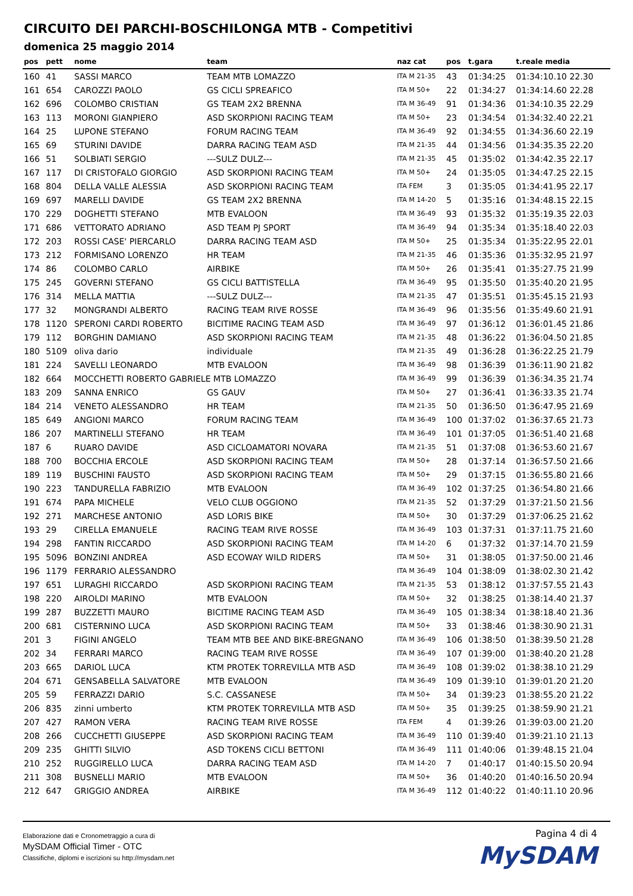CIRCUITO DEI PARCHI-BOSCHILONGA MTB - Competitivi
domenica 25 maggio 2014
| pos | pett | nome | team | naz cat | pos | t.gara | t.reale media |
| --- | --- | --- | --- | --- | --- | --- | --- |
| 160 | 41 | SASSI MARCO | TEAM MTB LOMAZZO | ITA M 21-35 | 43 | 01:34:25 | 01:34:10.10 22.30 |
| 161 | 654 | CAROZZI PAOLO | GS CICLI SPREAFICO | ITA M 50+ | 22 | 01:34:27 | 01:34:14.60 22.28 |
| 162 | 696 | COLOMBO CRISTIAN | GS TEAM 2X2 BRENNA | ITA M 36-49 | 91 | 01:34:36 | 01:34:10.35 22.29 |
| 163 | 113 | MORONI GIANPIERO | ASD SKORPIONI RACING TEAM | ITA M 50+ | 23 | 01:34:54 | 01:34:32.40 22.21 |
| 164 | 25 | LUPONE STEFANO | FORUM RACING TEAM | ITA M 36-49 | 92 | 01:34:55 | 01:34:36.60 22.19 |
| 165 | 69 | STURINI DAVIDE | DARRA RACING TEAM ASD | ITA M 21-35 | 44 | 01:34:56 | 01:34:35.35 22.20 |
| 166 | 51 | SOLBIATI SERGIO | ---SULZ DULZ--- | ITA M 21-35 | 45 | 01:35:02 | 01:34:42.35 22.17 |
| 167 | 117 | DI CRISTOFALO GIORGIO | ASD SKORPIONI RACING TEAM | ITA M 50+ | 24 | 01:35:05 | 01:34:47.25 22.15 |
| 168 | 804 | DELLA VALLE ALESSIA | ASD SKORPIONI RACING TEAM | ITA FEM | 3 | 01:35:05 | 01:34:41.95 22.17 |
| 169 | 697 | MARELLI DAVIDE | GS TEAM 2X2 BRENNA | ITA M 14-20 | 5 | 01:35:16 | 01:34:48.15 22.15 |
| 170 | 229 | DOGHETTI STEFANO | MTB EVALOON | ITA M 36-49 | 93 | 01:35:32 | 01:35:19.35 22.03 |
| 171 | 686 | VETTORATO ADRIANO | ASD TEAM PJ SPORT | ITA M 36-49 | 94 | 01:35:34 | 01:35:18.40 22.03 |
| 172 | 203 | ROSSI CASE' PIERCARLO | DARRA RACING TEAM ASD | ITA M 50+ | 25 | 01:35:34 | 01:35:22.95 22.01 |
| 173 | 212 | FORMISANO LORENZO | HR TEAM | ITA M 21-35 | 46 | 01:35:36 | 01:35:32.95 21.97 |
| 174 | 86 | COLOMBO CARLO | AIRBIKE | ITA M 50+ | 26 | 01:35:41 | 01:35:27.75 21.99 |
| 175 | 245 | GOVERNI STEFANO | GS CICLI BATTISTELLA | ITA M 36-49 | 95 | 01:35:50 | 01:35:40.20 21.95 |
| 176 | 314 | MELLA MATTIA | ---SULZ DULZ--- | ITA M 21-35 | 47 | 01:35:51 | 01:35:45.15 21.93 |
| 177 | 32 | MONGRANDI ALBERTO | RACING TEAM RIVE ROSSE | ITA M 36-49 | 96 | 01:35:56 | 01:35:49.60 21.91 |
| 178 | 1120 | SPERONI CARDI ROBERTO | BICITIME RACING TEAM ASD | ITA M 36-49 | 97 | 01:36:12 | 01:36:01.45 21.86 |
| 179 | 112 | BORGHIN DAMIANO | ASD SKORPIONI RACING TEAM | ITA M 21-35 | 48 | 01:36:22 | 01:36:04.50 21.85 |
| 180 | 5109 | oliva dario | individuale | ITA M 21-35 | 49 | 01:36:28 | 01:36:22.25 21.79 |
| 181 | 224 | SAVELLI LEONARDO | MTB EVALOON | ITA M 36-49 | 98 | 01:36:39 | 01:36:11.90 21.82 |
| 182 | 664 | MOCCHETTI ROBERTO GABRIELE MTB LOMAZZO | | ITA M 36-49 | 99 | 01:36:39 | 01:36:34.35 21.74 |
| 183 | 209 | SANNA ENRICO | GS GAUV | ITA M 50+ | 27 | 01:36:41 | 01:36:33.35 21.74 |
| 184 | 214 | VENETO ALESSANDRO | HR TEAM | ITA M 21-35 | 50 | 01:36:50 | 01:36:47.95 21.69 |
| 185 | 649 | ANGIONI MARCO | FORUM RACING TEAM | ITA M 36-49 | 100 | 01:37:02 | 01:36:37.65 21.73 |
| 186 | 207 | MARTINELLI STEFANO | HR TEAM | ITA M 36-49 | 101 | 01:37:05 | 01:36:51.40 21.68 |
| 187 | 6 | RUARO DAVIDE | ASD CICLOAMATORI NOVARA | ITA M 21-35 | 51 | 01:37:08 | 01:36:53.60 21.67 |
| 188 | 700 | BOCCHIA ERCOLE | ASD SKORPIONI RACING TEAM | ITA M 50+ | 28 | 01:37:14 | 01:36:57.50 21.66 |
| 189 | 119 | BUSCHINI FAUSTO | ASD SKORPIONI RACING TEAM | ITA M 50+ | 29 | 01:37:15 | 01:36:55.80 21.66 |
| 190 | 223 | TANDURELLA FABRIZIO | MTB EVALOON | ITA M 36-49 | 102 | 01:37:25 | 01:36:54.80 21.66 |
| 191 | 674 | PAPA MICHELE | VELO CLUB OGGIONO | ITA M 21-35 | 52 | 01:37:29 | 01:37:21.50 21.56 |
| 192 | 271 | MARCHESE ANTONIO | ASD LORIS BIKE | ITA M 50+ | 30 | 01:37:29 | 01:37:06.25 21.62 |
| 193 | 29 | CIRELLA EMANUELE | RACING TEAM RIVE ROSSE | ITA M 36-49 | 103 | 01:37:31 | 01:37:11.75 21.60 |
| 194 | 298 | FANTIN RICCARDO | ASD SKORPIONI RACING TEAM | ITA M 14-20 | 6 | 01:37:32 | 01:37:14.70 21.59 |
| 195 | 5096 | BONZINI ANDREA | ASD ECOWAY WILD RIDERS | ITA M 50+ | 31 | 01:38:05 | 01:37:50.00 21.46 |
| 196 | 1179 | FERRARIO ALESSANDRO | | ITA M 36-49 | 104 | 01:38:09 | 01:38:02.30 21.42 |
| 197 | 651 | LURAGHI RICCARDO | ASD SKORPIONI RACING TEAM | ITA M 21-35 | 53 | 01:38:12 | 01:37:57.55 21.43 |
| 198 | 220 | AIROLDI MARINO | MTB EVALOON | ITA M 50+ | 32 | 01:38:25 | 01:38:14.40 21.37 |
| 199 | 287 | BUZZETTI MAURO | BICITIME RACING TEAM ASD | ITA M 36-49 | 105 | 01:38:34 | 01:38:18.40 21.36 |
| 200 | 681 | CISTERNINO LUCA | ASD SKORPIONI RACING TEAM | ITA M 50+ | 33 | 01:38:46 | 01:38:30.90 21.31 |
| 201 | 3 | FIGINI ANGELO | TEAM MTB BEE AND BIKE-BREGNANO | ITA M 36-49 | 106 | 01:38:50 | 01:38:39.50 21.28 |
| 202 | 34 | FERRARI MARCO | RACING TEAM RIVE ROSSE | ITA M 36-49 | 107 | 01:39:00 | 01:38:40.20 21.28 |
| 203 | 665 | DARIOL LUCA | KTM PROTEK TORREVILLA MTB ASD | ITA M 36-49 | 108 | 01:39:02 | 01:38:38.10 21.29 |
| 204 | 671 | GENSABELLA SALVATORE | MTB EVALOON | ITA M 36-49 | 109 | 01:39:10 | 01:39:01.20 21.20 |
| 205 | 59 | FERRAZZI DARIO | S.C. CASSANESE | ITA M 50+ | 34 | 01:39:23 | 01:38:55.20 21.22 |
| 206 | 835 | zinni umberto | KTM PROTEK TORREVILLA MTB ASD | ITA M 50+ | 35 | 01:39:25 | 01:38:59.90 21.21 |
| 207 | 427 | RAMON VERA | RACING TEAM RIVE ROSSE | ITA FEM | 4 | 01:39:26 | 01:39:03.00 21.20 |
| 208 | 266 | CUCCHETTI GIUSEPPE | ASD SKORPIONI RACING TEAM | ITA M 36-49 | 110 | 01:39:40 | 01:39:21.10 21.13 |
| 209 | 235 | GHITTI SILVIO | ASD TOKENS CICLI BETTONI | ITA M 36-49 | 111 | 01:40:06 | 01:39:48.15 21.04 |
| 210 | 252 | RUGGIRELLO LUCA | DARRA RACING TEAM ASD | ITA M 14-20 | 7 | 01:40:17 | 01:40:15.50 20.94 |
| 211 | 308 | BUSNELLI MARIO | MTB EVALOON | ITA M 50+ | 36 | 01:40:20 | 01:40:16.50 20.94 |
| 212 | 647 | GRIGGIO ANDREA | AIRBIKE | ITA M 36-49 | 112 | 01:40:22 | 01:40:11.10 20.96 |
Elaborazione dati e Cronometraggio a cura di
MySDAM Official Timer - OTC
Classifiche, diplomi e iscrizioni su http://mysdam.net
Pagina 4 di 4
MySDAM